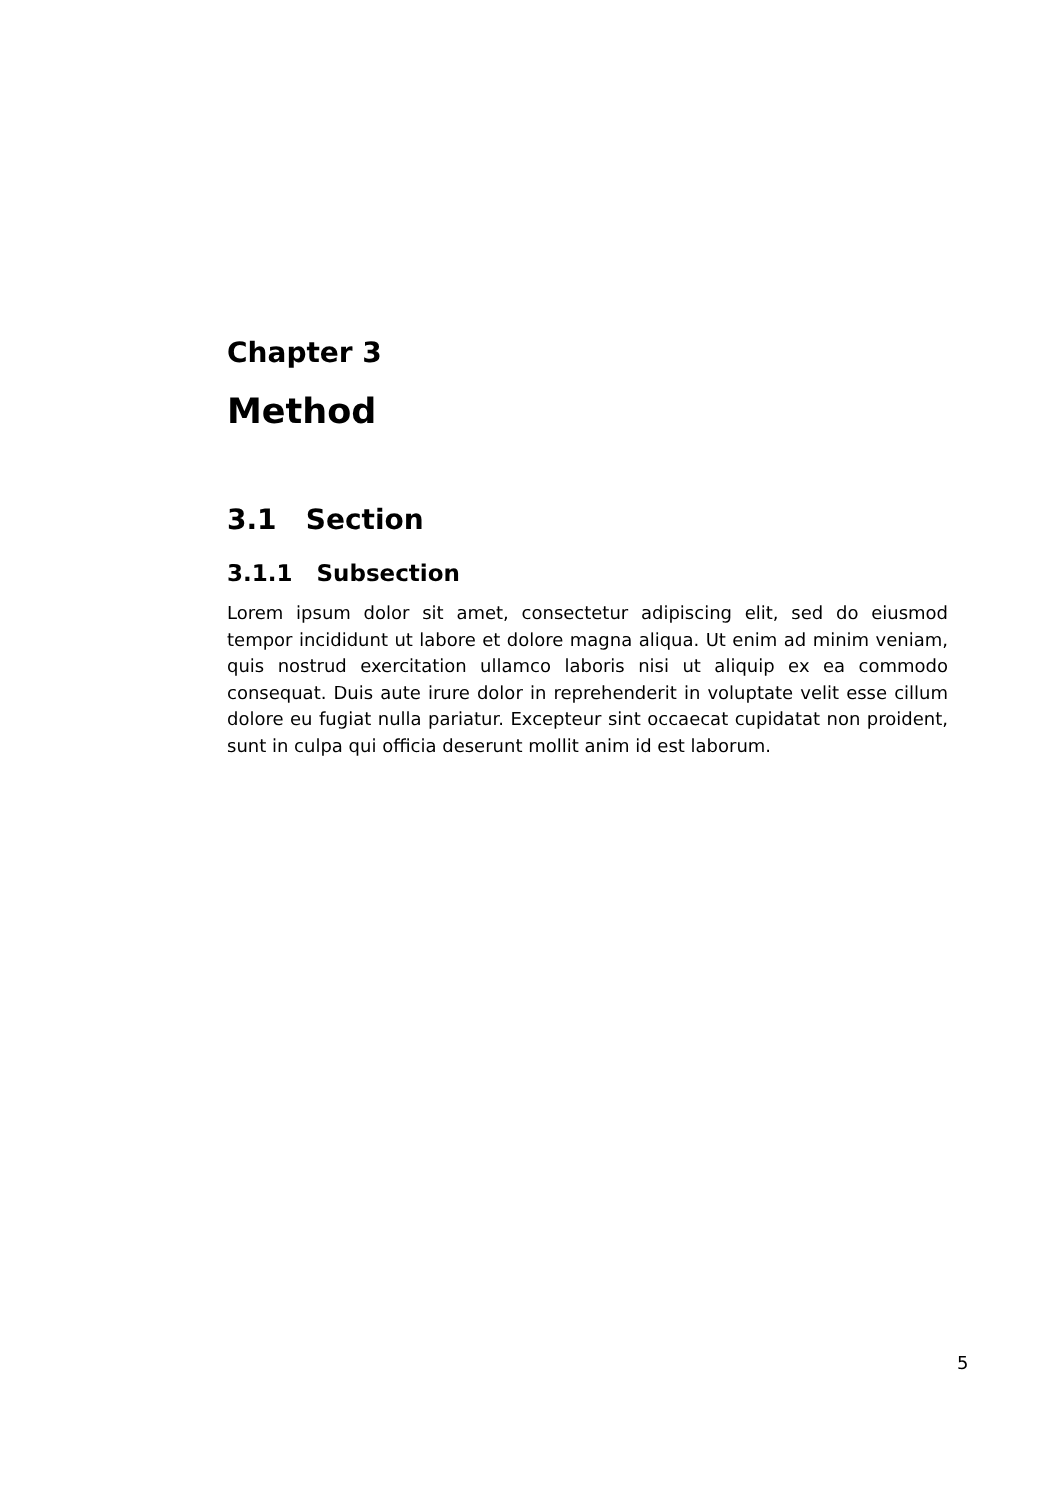Chapter 3
Method
3.1 Section
3.1.1 Subsection
Lorem ipsum dolor sit amet, consectetur adipiscing elit, sed do eiusmod tempor incididunt ut labore et dolore magna aliqua. Ut enim ad minim veniam, quis nostrud exercitation ullamco laboris nisi ut aliquip ex ea commodo consequat. Duis aute irure dolor in reprehenderit in voluptate velit esse cillum dolore eu fugiat nulla pariatur. Excepteur sint occaecat cupidatat non proident, sunt in culpa qui officia deserunt mollit anim id est laborum.
5